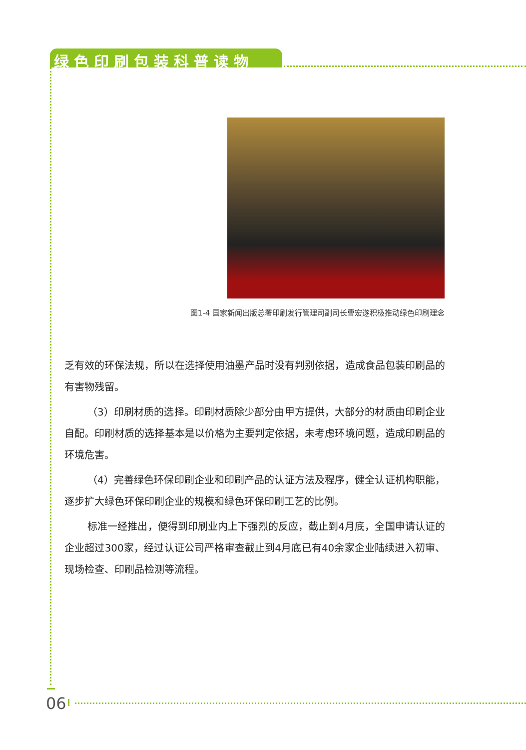绿色印刷包装科普读物
图1-4 国家新闻出版总署印刷发行管理司副司长曹宏遂积极推动绿色印刷理念
乏有效的环保法规，所以在选择使用油墨产品时没有判别依据，造成食品包装印刷品的有害物残留。
（3）印刷材质的选择。印刷材质除少部分由甲方提供，大部分的材质由印刷企业自配。印刷材质的选择基本是以价格为主要判定依据，未考虑环境问题，造成印刷品的环境危害。
（4）完善绿色环保印刷企业和印刷产品的认证方法及程序，健全认证机构职能，逐步扩大绿色环保印刷企业的规模和绿色环保印刷工艺的比例。
标准一经推出，便得到印刷业内上下强烈的反应，截止到4月底，全国申请认证的企业超过300家，经过认证公司严格审查截止到4月底已有40余家企业陆续进入初审、现场检查、印刷品检测等流程。
06